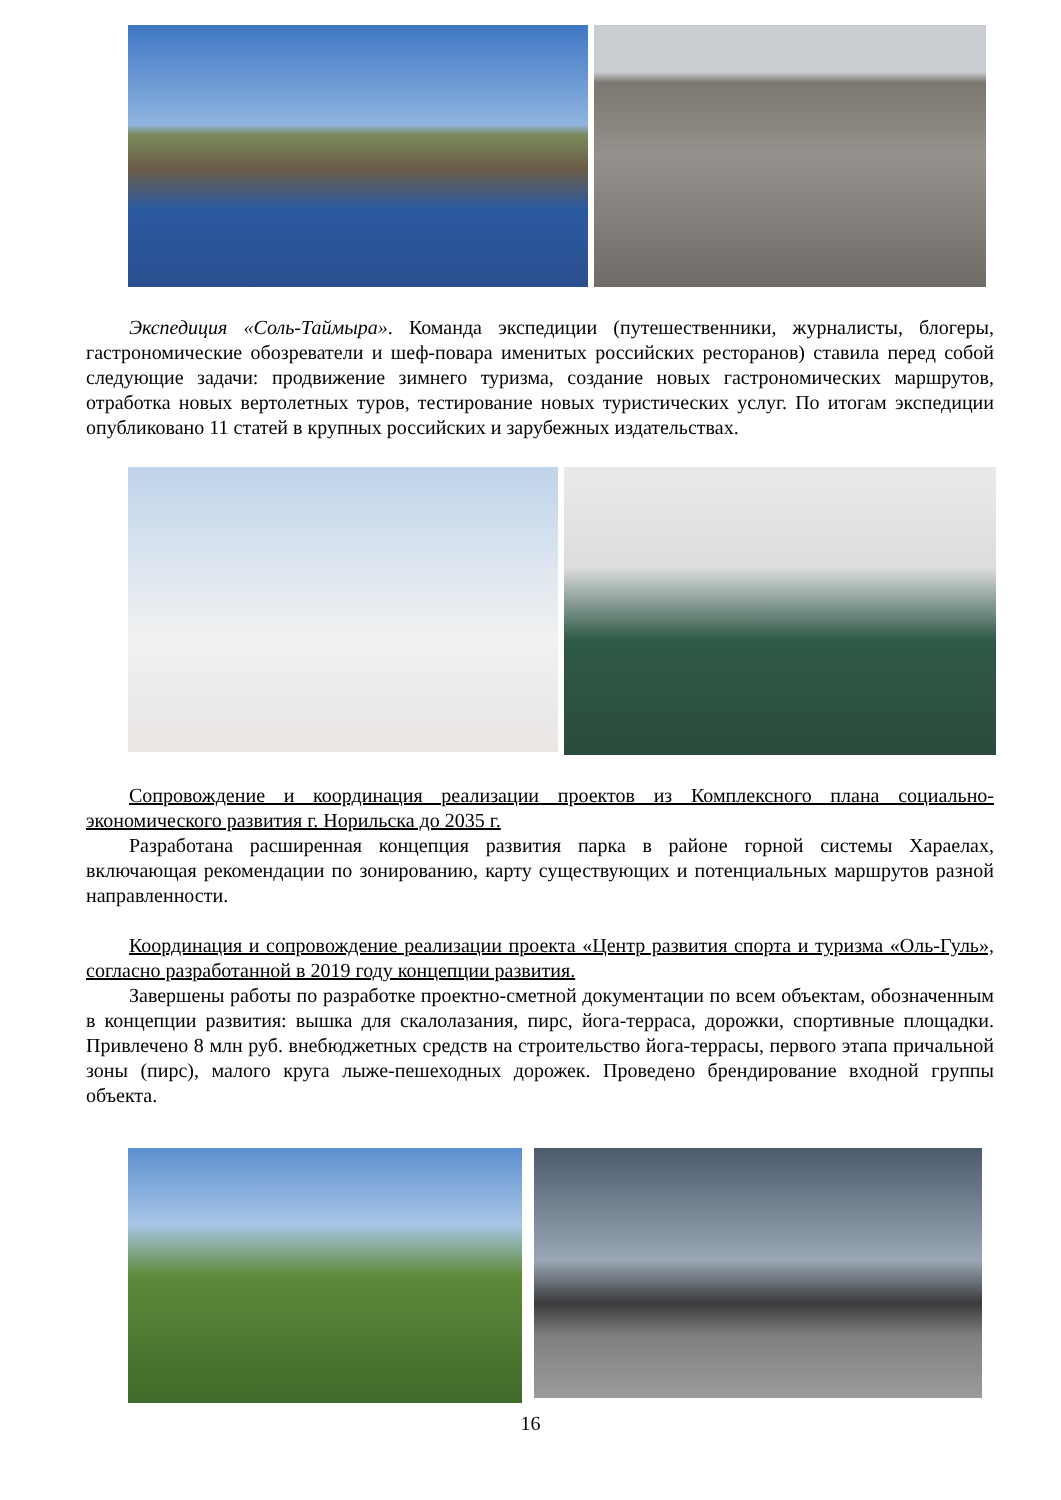Экспедиция «Соль-Таймыра». Команда экспедиции (путешественники, журналисты, блогеры, гастрономические обозреватели и шеф-повара именитых российских ресторанов) ставила перед собой следующие задачи: продвижение зимнего туризма, создание новых гастрономических маршрутов, отработка новых вертолетных туров, тестирование новых туристических услуг. По итогам экспедиции опубликовано 11 статей в крупных российских и зарубежных издательствах.
Сопровождение и координация реализации проектов из Комплексного плана социально-экономического развития г. Норильска до 2035 г.
Разработана расширенная концепция развития парка в районе горной системы Хараелах, включающая рекомендации по зонированию, карту существующих и потенциальных маршрутов разной направленности.
Координация и сопровождение реализации проекта «Центр развития спорта и туризма «Оль-Гуль», согласно разработанной в 2019 году концепции развития.
Завершены работы по разработке проектно-сметной документации по всем объектам, обозначенным в концепции развития: вышка для скалолазания, пирс, йога-терраса, дорожки, спортивные площадки. Привлечено 8 млн руб. внебюджетных средств на строительство йога-террасы, первого этапа причальной зоны (пирс), малого круга лыже-пешеходных дорожек. Проведено брендирование входной группы объекта.
16